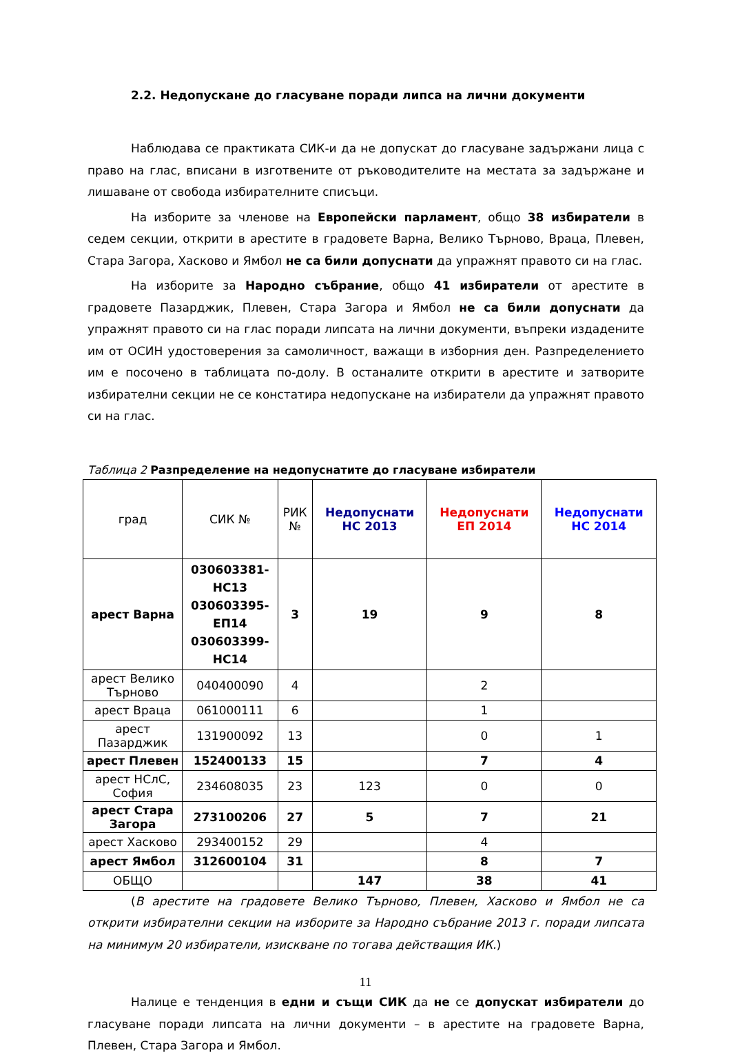2.2. Недопускане до гласуване поради липса на лични документи
Наблюдава се практиката СИК-и да не допускат до гласуване задържани лица с право на глас, вписани в изготвените от ръководителите на местата за задържане и лишаване от свобода избирателните списъци.
На изборите за членове на Европейски парламент, общо 38 избиратели в седем секции, открити в арестите в градовете Варна, Велико Търново, Враца, Плевен, Стара Загора, Хасково и Ямбол не са били допуснати да упражнят правото си на глас.
На изборите за Народно събрание, общо 41 избиратели от арестите в градовете Пазарджик, Плевен, Стара Загора и Ямбол не са били допуснати да упражнят правото си на глас поради липсата на лични документи, въпреки издадените им от ОСИН удостоверения за самоличност, важащи в изборния ден. Разпределението им е посочено в таблицата по-долу. В останалите открити в арестите и затворите избирателни секции не се констатира недопускане на избиратели да упражнят правото си на глас.
Таблица 2 Разпределение на недопуснатите до гласуване избиратели
| град | СИК № | РИК № | Недопуснати НС 2013 | Недопуснати ЕП 2014 | Недопуснати НС 2014 |
| --- | --- | --- | --- | --- | --- |
| арест Варна | 030603381-НС13 030603395-ЕП14 030603399-НС14 | 3 | 19 | 9 | 8 |
| арест Велико Търново | 040400090 | 4 | | 2 | |
| арест Враца | 061000111 | 6 | | 1 | |
| арест Пазарджик | 131900092 | 13 | | 0 | 1 |
| арест Плевен | 152400133 | 15 | | 7 | 4 |
| арест НСлС, София | 234608035 | 23 | 123 | 0 | 0 |
| арест Стара Загора | 273100206 | 27 | 5 | 7 | 21 |
| арест Хасково | 293400152 | 29 | | 4 | |
| арест Ямбол | 312600104 | 31 | | 8 | 7 |
| ОБЩО | | | 147 | 38 | 41 |
(В арестите на градовете Велико Търново, Плевен, Хасково и Ямбол не са открити избирателни секции на изборите за Народно събрание 2013 г. поради липсата на минимум 20 избиратели, изискване по тогава действащия ИК.)
Налице е тенденция в едни и същи СИК да не се допускат избиратели до гласуване поради липсата на лични документи – в арестите на градовете Варна, Плевен, Стара Загора и Ямбол.
11